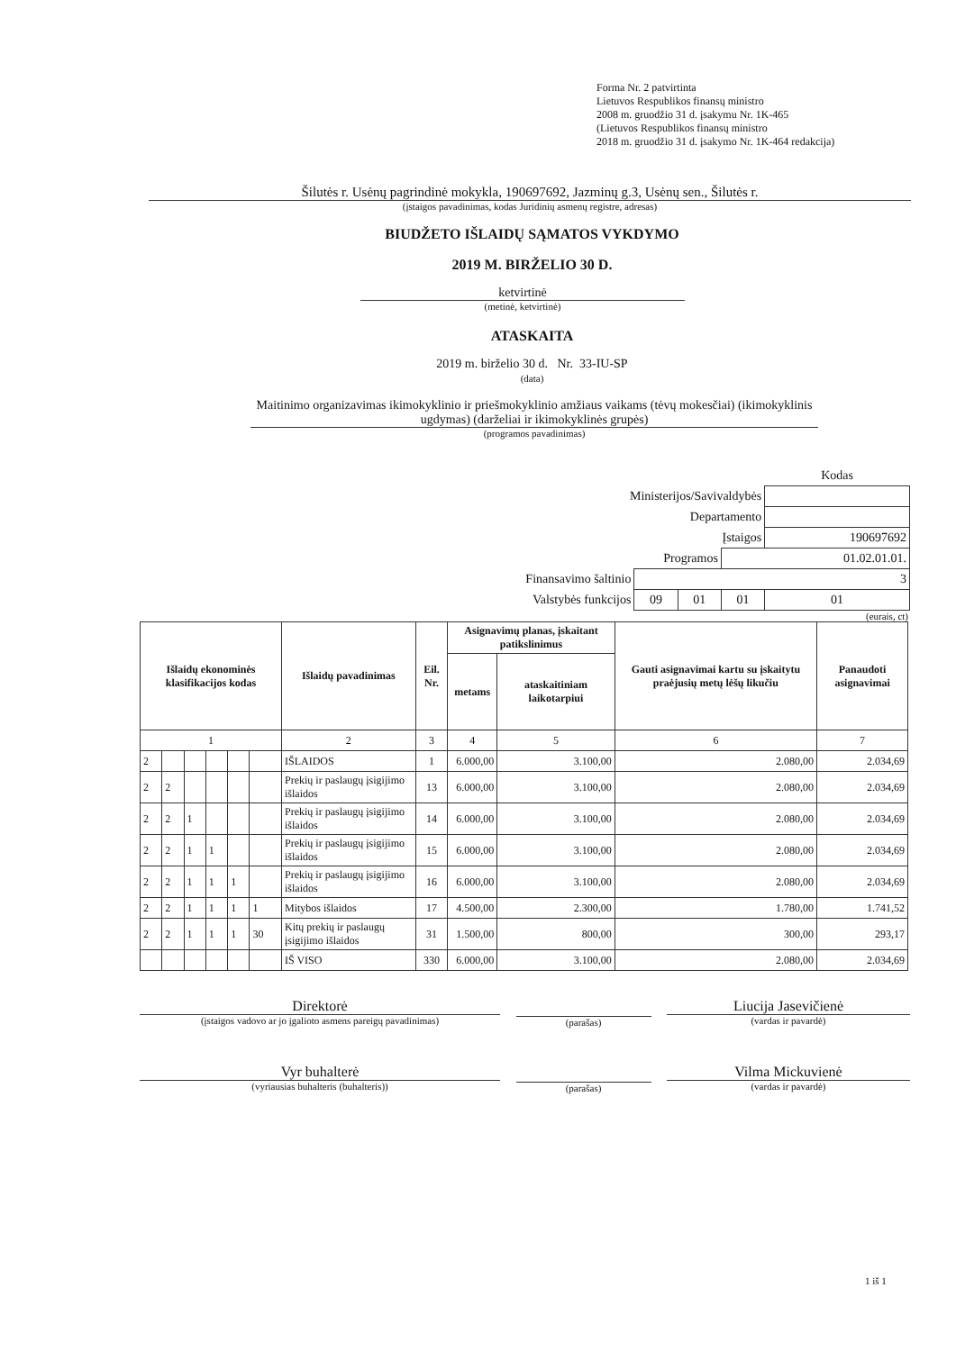Forma Nr. 2 patvirtinta
Lietuvos Respublikos finansų ministro
2008 m. gruodžio 31 d. įsakymu Nr. 1K-465
(Lietuvos Respublikos finansų ministro
2018 m. gruodžio 31 d. įsakymo Nr. 1K-464 redakcija)
Šilutės r. Usėnų pagrindinė mokykla, 190697692, Jazminų g.3, Usėnų sen., Šilutės r.
(įstaigos pavadinimas, kodas Juridinių asmenų registre, adresas)
BIUDŽETO IŠLAIDŲ SĄMATOS VYKDYMO
2019 M. BIRŽELIO 30 D.
ketvirtinė
(metinė, ketvirtinė)
ATASKAITA
2019 m. birželio 30 d. Nr. 33-IU-SP
(data)
Maitinimo organizavimas ikimokyklinio ir priešmokyklinio amžiaus vaikams (tėvų mokesčiai) (ikimokyklinis ugdymas) (darželiai ir ikimokyklinės grupės)
(programos pavadinimas)
| | | | | Kodas |
| Ministerijos/Savivaldybės | | | | |
| Departamento | | | | |
| Įstaigos | | | | 190697692 |
| Programos | | | 01.02.01.01. | |
| Finansavimo šaltinio | 3 | | | |
| Valstybės funkcijos | 09 | 01 | 01 | 01 |
(eurais, ct)
| Išlaidų ekonominės klasifikacijos kodas | | | | | | Išlaidų pavadinimas | Eil. Nr. | Asignavimų planas, įskaitant patikslinimus | | Gauti asignavimai kartu su įskaitytu praėjusių metų lėšų likučiu | Panaudoti asignavimai |
| --- | --- | --- | --- | --- | --- | --- | --- | --- | --- | --- | --- |
| | | | | | | | | metams | ataskaitiniam laikotarpiui | | |
| 1 | | | | | | 2 | 3 | 4 | 5 | 6 | 7 |
| 2 | | | | | | IŠLAIDOS | 1 | 6.000,00 | 3.100,00 | 2.080,00 | 2.034,69 |
| 2 | 2 | | | | | Prekių ir paslaugų įsigijimo išlaidos | 13 | 6.000,00 | 3.100,00 | 2.080,00 | 2.034,69 |
| 2 | 2 | 1 | | | | Prekių ir paslaugų įsigijimo išlaidos | 14 | 6.000,00 | 3.100,00 | 2.080,00 | 2.034,69 |
| 2 | 2 | 1 | 1 | | | Prekių ir paslaugų įsigijimo išlaidos | 15 | 6.000,00 | 3.100,00 | 2.080,00 | 2.034,69 |
| 2 | 2 | 1 | 1 | 1 | | Prekių ir paslaugų įsigijimo išlaidos | 16 | 6.000,00 | 3.100,00 | 2.080,00 | 2.034,69 |
| 2 | 2 | 1 | 1 | 1 | 1 | Mitybos išlaidos | 17 | 4.500,00 | 2.300,00 | 1.780,00 | 1.741,52 |
| 2 | 2 | 1 | 1 | 1 | 30 | Kitų prekių ir paslaugų įsigijimo išlaidos | 31 | 1.500,00 | 800,00 | 300,00 | 293,17 |
| | | | | | | IŠ VISO | 330 | 6.000,00 | 3.100,00 | 2.080,00 | 2.034,69 |
Direktorė
(įstaigos vadovo ar jo įgalioto asmens pareigų pavadinimas)
(parašas)
Liucija Jasevičienė
(vardas ir pavardė)
Vyr buhalterė
(vyriausias buhalteris (buhalteris))
(parašas)
Vilma Mickuvienė
(vardas ir pavardė)
1 iš 1